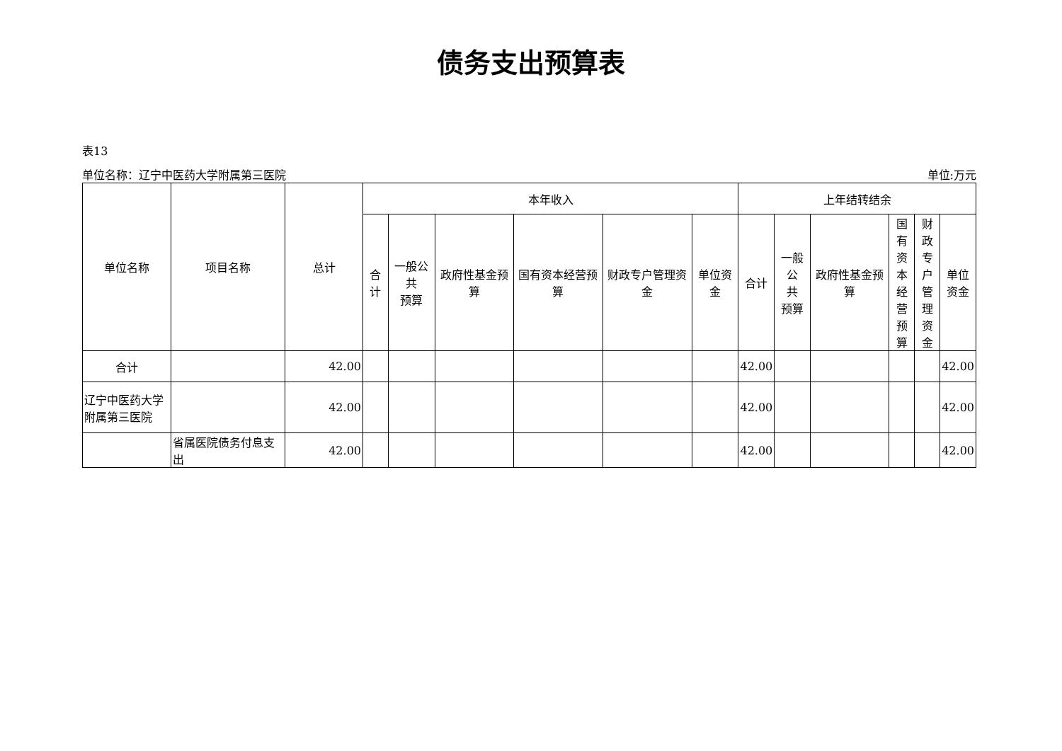债务支出预算表
表13
单位名称：辽宁中医药大学附属第三医院 单位:万元
| 单位名称 | 项目名称 | 总计 | 本年收入 | | | | | | 上年结转结余 | | | | | |
| --- | --- | --- | --- | --- | --- | --- | --- | --- | --- | --- | --- | --- | --- | --- |
| | | | 合计 | 一般公共 预算 | 政府性基金预算 | 国有资本经营预算 | 财政专户管理资金 | 单位资金 | 合计 | 一般公 共 预算 | 政府性基金预算 | 国有 资本 经营 预算 | 财政 专户 管理 资金 | 单位 资金 |
| 合计 | | 42.00 | | | | | | | 42.00 | | | | | 42.00 |
| 辽宁中医药大学附属第三医院 | | 42.00 | | | | | | | 42.00 | | | | | 42.00 |
| | 省属医院债务付息支出 | 42.00 | | | | | | | 42.00 | | | | | 42.00 |